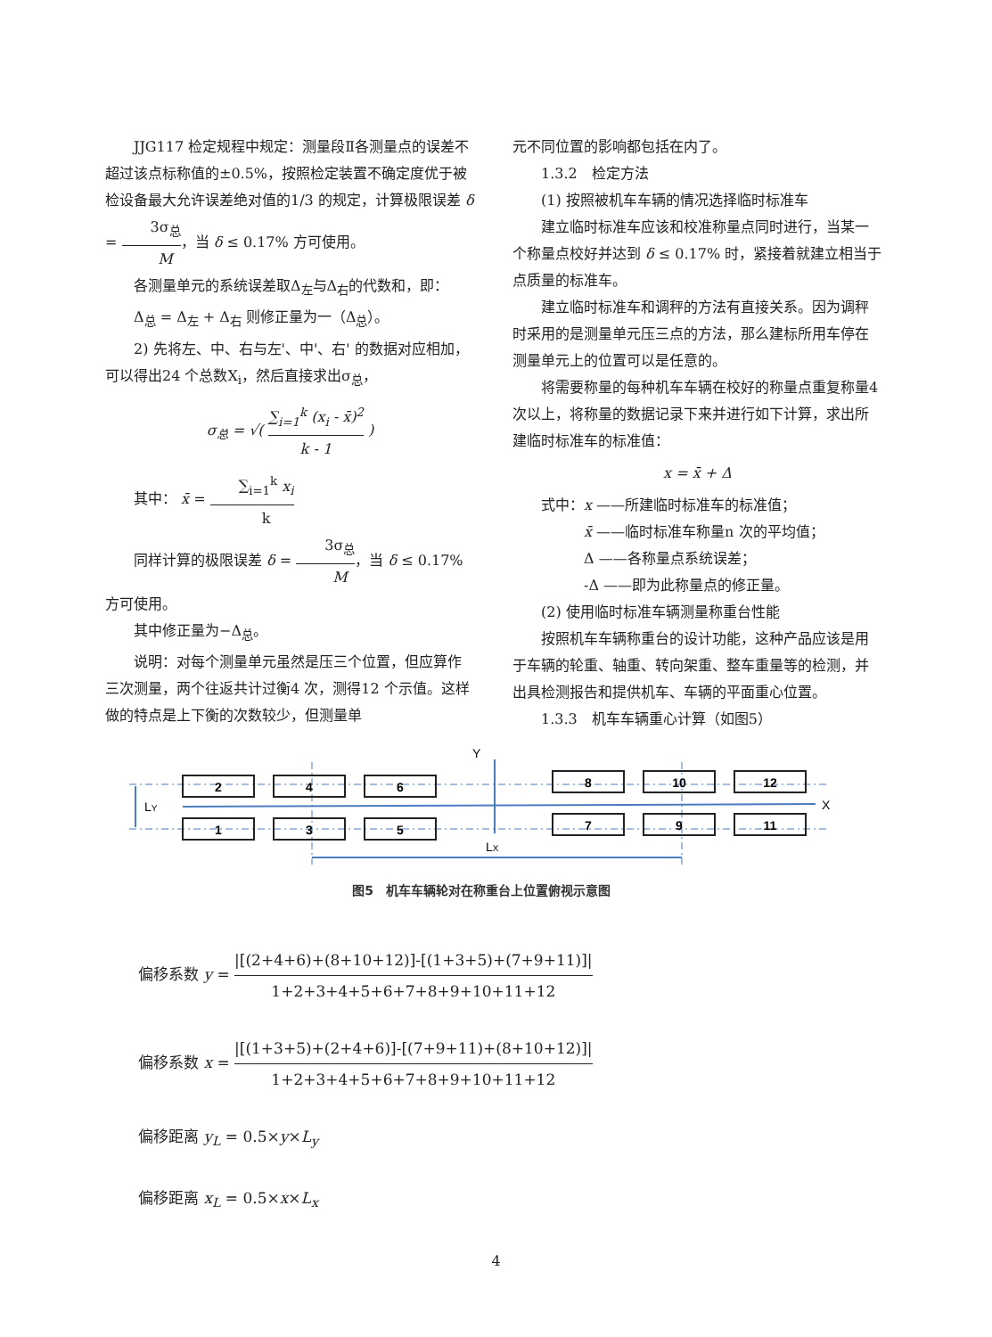JJG117 检定规程中规定：测量段Ⅱ各测量点的误差不超过该点标称值的±0.5%，按照检定装置不确定度优于被检设备最大允许误差绝对值的1/3 的规定，计算极限误差 δ = 3σ<sub>总</sub> M，当 δ ≤ 0.17% 方可使用。
各测量单元的系统误差取Δ<sub>左</sub>与Δ<sub>右</sub>的代数和，即：
Δ<sub>总</sub> = Δ<sub>左</sub> + Δ<sub>右</sub> 则修正量为一（Δ<sub>总</sub>）。
2) 先将左、中、右与左'、中'、右' 的数据对应相加，可以得出24 个总数X<sub>i</sub>，然后直接求出σ<sub>总</sub>，
σ<sub>总</sub> = √( ∑<sub>i=1</sub><sup>k</sup> (x<sub>i</sub> - x̄)<sup>2</sup> k - 1 )
其中： x̄ = ∑<sub>i=1</sub><sup>k</sup> x<sub>i</sub> k
同样计算的极限误差 δ = 3σ<sub>总</sub> M，当 δ ≤ 0.17% 方可使用。
其中修正量为−Δ<sub>总</sub>。
说明：对每个测量单元虽然是压三个位置，但应算作三次测量，两个往返共计过衡4 次，测得12 个示值。这样做的特点是上下衡的次数较少，但测量单
元不同位置的影响都包括在内了。
1.3.2　检定方法
(1) 按照被机车车辆的情况选择临时标准车
建立临时标准车应该和校准称量点同时进行，当某一个称量点校好并达到 δ ≤ 0.17% 时，紧接着就建立相当于点质量的标准车。
建立临时标准车和调秤的方法有直接关系。因为调秤时采用的是测量单元压三点的方法，那么建标所用车停在测量单元上的位置可以是任意的。
将需要称量的每种机车车辆在校好的称量点重复称量4 次以上，将称量的数据记录下来并进行如下计算，求出所建临时标准车的标准值：
x = x̄ + Δ
式中：x ——所建临时标准车的标准值；
　　　x̄ ——临时标准车称量n 次的平均值；
　　　Δ ——各称量点系统误差；
　　　-Δ ——即为此称量点的修正量。
(2) 使用临时标准车辆测量称重台性能
按照机车车辆称重台的设计功能，这种产品应该是用于车辆的轮重、轴重、转向架重、整车重量等的检测，并出具检测报告和提供机车、车辆的平面重心位置。
1.3.3　机车车辆重心计算（如图5）
2
4
6
8
10
12
1
3
5
7
9
11
Y
X
LY
LX
图5　机车车辆轮对在称重台上位置俯视示意图
偏移系数 y = |[(2+4+6)+(8+10+12)]-[(1+3+5)+(7+9+11)]| 1+2+3+4+5+6+7+8+9+10+11+12
偏移系数 x = |[(1+3+5)+(2+4+6)]-[(7+9+11)+(8+10+12)]| 1+2+3+4+5+6+7+8+9+10+11+12
偏移距离 y<sub>L</sub> = 0.5×y×L<sub>y</sub>
偏移距离 x<sub>L</sub> = 0.5×x×L<sub>x</sub>
4